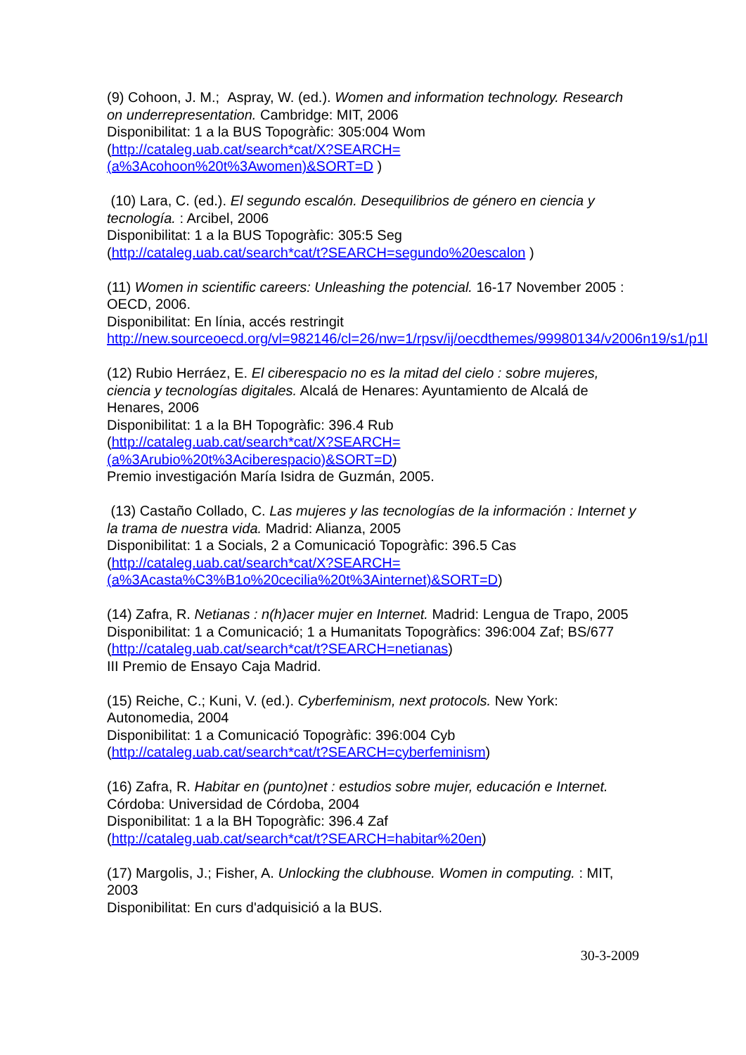(9) Cohoon, J. M.; Aspray, W. (ed.). Women and information technology. Research on underrepresentation. Cambridge: MIT, 2006
Disponibilitat: 1 a la BUS Topogràfic: 305:004 Wom
(http://cataleg.uab.cat/search*cat/X?SEARCH=(a%3Acohoon%20t%3Awomen)&SORT=D )
(10) Lara, C. (ed.). El segundo escalón. Desequilibrios de género en ciencia y tecnología. : Arcibel, 2006
Disponibilitat: 1 a la BUS Topogràfic: 305:5 Seg
(http://cataleg.uab.cat/search*cat/t?SEARCH=segundo%20escalon )
(11) Women in scientific careers: Unleashing the potencial. 16-17 November 2005 : OECD, 2006.
Disponibilitat: En línia, accés restringit
http://new.sourceoecd.org/vl=982146/cl=26/nw=1/rpsv/ij/oecdthemes/99980134/v2006n19/s1/p1l
(12) Rubio Herráez, E. El ciberespacio no es la mitad del cielo : sobre mujeres, ciencia y tecnologías digitales. Alcalá de Henares: Ayuntamiento de Alcalá de Henares, 2006
Disponibilitat: 1 a la BH Topogràfic: 396.4 Rub
(http://cataleg.uab.cat/search*cat/X?SEARCH=(a%3Arubio%20t%3Aciberespacio)&SORT=D)
Premio investigación María Isidra de Guzmán, 2005.
(13) Castaño Collado, C. Las mujeres y las tecnologías de la información : Internet y la trama de nuestra vida. Madrid: Alianza, 2005
Disponibilitat: 1 a Socials, 2 a Comunicació Topogràfic: 396.5 Cas
(http://cataleg.uab.cat/search*cat/X?SEARCH=(a%3Acasta%C3%B1o%20cecilia%20t%3Ainternet)&SORT=D)
(14) Zafra, R. Netianas : n(h)acer mujer en Internet. Madrid: Lengua de Trapo, 2005
Disponibilitat: 1 a Comunicació; 1 a Humanitats Topogràfics: 396:004 Zaf; BS/677 (http://cataleg.uab.cat/search*cat/t?SEARCH=netianas)
III Premio de Ensayo Caja Madrid.
(15) Reiche, C.; Kuni, V. (ed.). Cyberfeminism, next protocols. New York: Autonomedia, 2004
Disponibilitat: 1 a Comunicació Topogràfic: 396:004 Cyb
(http://cataleg.uab.cat/search*cat/t?SEARCH=cyberfeminism)
(16) Zafra, R. Habitar en (punto)net : estudios sobre mujer, educación e Internet. Córdoba: Universidad de Córdoba, 2004
Disponibilitat: 1 a la BH Topogràfic: 396.4 Zaf
(http://cataleg.uab.cat/search*cat/t?SEARCH=habitar%20en)
(17) Margolis, J.; Fisher, A. Unlocking the clubhouse. Women in computing. : MIT, 2003
Disponibilitat: En curs d'adquisició a la BUS.
30-3-2009